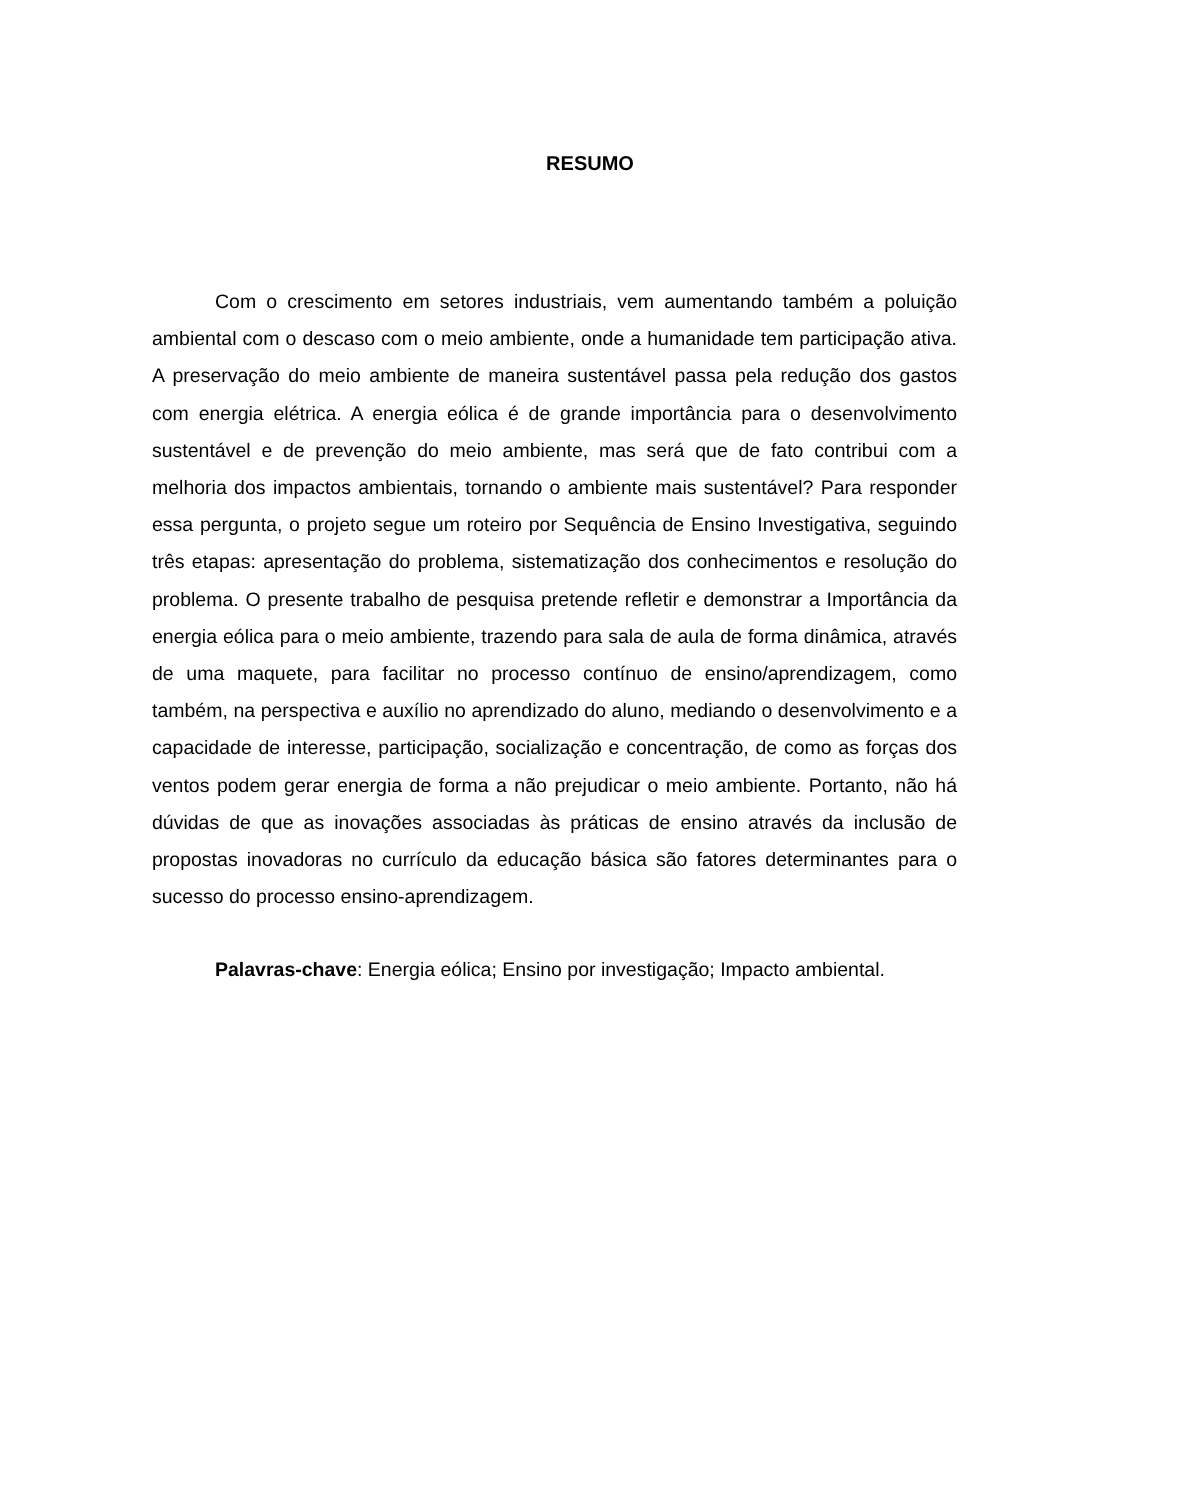RESUMO
Com o crescimento em setores industriais, vem aumentando também a poluição ambiental com o descaso com o meio ambiente, onde a humanidade tem participação ativa. A preservação do meio ambiente de maneira sustentável passa pela redução dos gastos com energia elétrica. A energia eólica é de grande importância para o desenvolvimento sustentável e de prevenção do meio ambiente, mas será que de fato contribui com a melhoria dos impactos ambientais, tornando o ambiente mais sustentável? Para responder essa pergunta, o projeto segue um roteiro por Sequência de Ensino Investigativa, seguindo três etapas: apresentação do problema, sistematização dos conhecimentos e resolução do problema. O presente trabalho de pesquisa pretende refletir e demonstrar a Importância da energia eólica para o meio ambiente, trazendo para sala de aula de forma dinâmica, através de uma maquete, para facilitar no processo contínuo de ensino/aprendizagem, como também, na perspectiva e auxílio no aprendizado do aluno, mediando o desenvolvimento e a capacidade de interesse, participação, socialização e concentração, de como as forças dos ventos podem gerar energia de forma a não prejudicar o meio ambiente. Portanto, não há dúvidas de que as inovações associadas às práticas de ensino através da inclusão de propostas inovadoras no currículo da educação básica são fatores determinantes para o sucesso do processo ensino-aprendizagem.
Palavras-chave: Energia eólica; Ensino por investigação; Impacto ambiental.